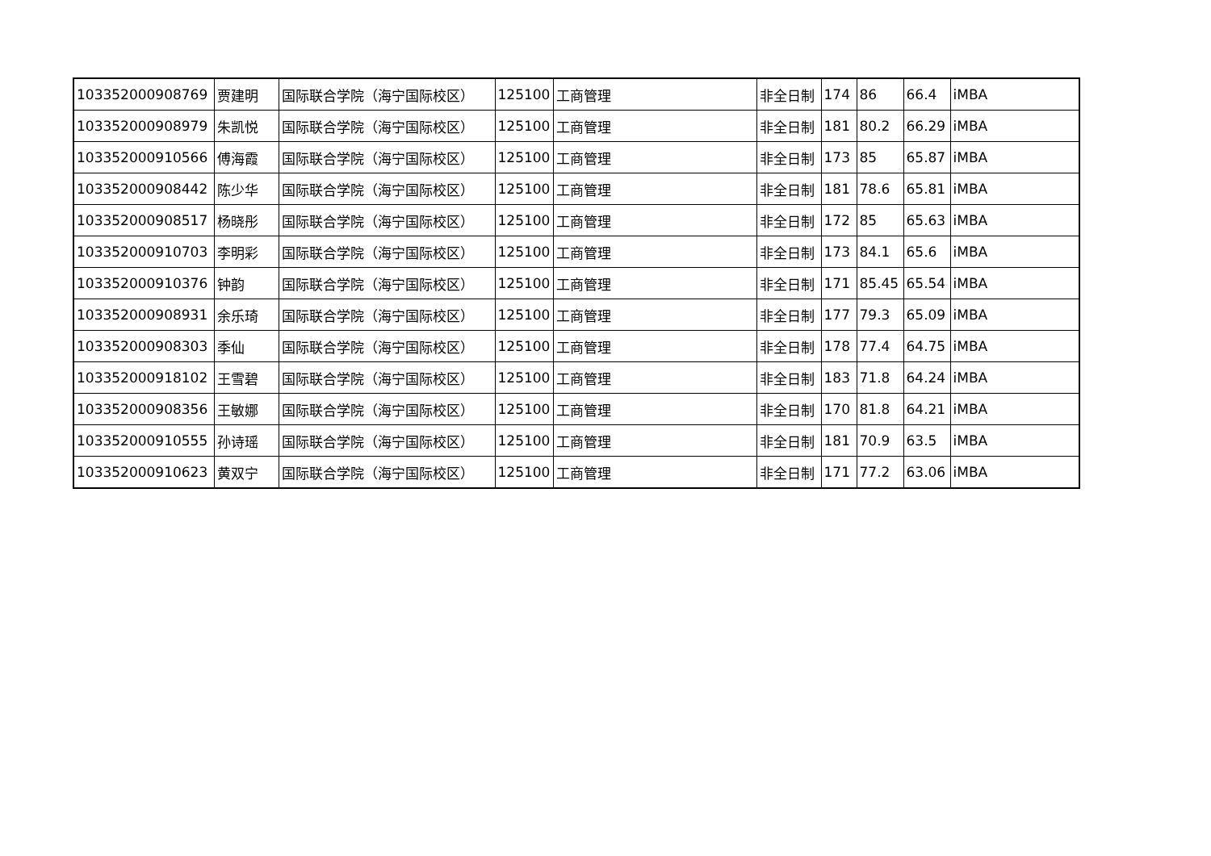| 103352000908769 | 贾建明 | 国际联合学院（海宁国际校区） | 125100 | 工商管理 | 非全日制 | 174 | 86 | 66.4 | iMBA |
| 103352000908979 | 朱凯悦 | 国际联合学院（海宁国际校区） | 125100 | 工商管理 | 非全日制 | 181 | 80.2 | 66.29 | iMBA |
| 103352000910566 | 傅海霞 | 国际联合学院（海宁国际校区） | 125100 | 工商管理 | 非全日制 | 173 | 85 | 65.87 | iMBA |
| 103352000908442 | 陈少华 | 国际联合学院（海宁国际校区） | 125100 | 工商管理 | 非全日制 | 181 | 78.6 | 65.81 | iMBA |
| 103352000908517 | 杨晓彤 | 国际联合学院（海宁国际校区） | 125100 | 工商管理 | 非全日制 | 172 | 85 | 65.63 | iMBA |
| 103352000910703 | 李明彩 | 国际联合学院（海宁国际校区） | 125100 | 工商管理 | 非全日制 | 173 | 84.1 | 65.6 | iMBA |
| 103352000910376 | 钟韵 | 国际联合学院（海宁国际校区） | 125100 | 工商管理 | 非全日制 | 171 | 85.45 | 65.54 | iMBA |
| 103352000908931 | 余乐琦 | 国际联合学院（海宁国际校区） | 125100 | 工商管理 | 非全日制 | 177 | 79.3 | 65.09 | iMBA |
| 103352000908303 | 季仙 | 国际联合学院（海宁国际校区） | 125100 | 工商管理 | 非全日制 | 178 | 77.4 | 64.75 | iMBA |
| 103352000918102 | 王雪碧 | 国际联合学院（海宁国际校区） | 125100 | 工商管理 | 非全日制 | 183 | 71.8 | 64.24 | iMBA |
| 103352000908356 | 王敏娜 | 国际联合学院（海宁国际校区） | 125100 | 工商管理 | 非全日制 | 170 | 81.8 | 64.21 | iMBA |
| 103352000910555 | 孙诗瑶 | 国际联合学院（海宁国际校区） | 125100 | 工商管理 | 非全日制 | 181 | 70.9 | 63.5 | iMBA |
| 103352000910623 | 黄双宁 | 国际联合学院（海宁国际校区） | 125100 | 工商管理 | 非全日制 | 171 | 77.2 | 63.06 | iMBA |